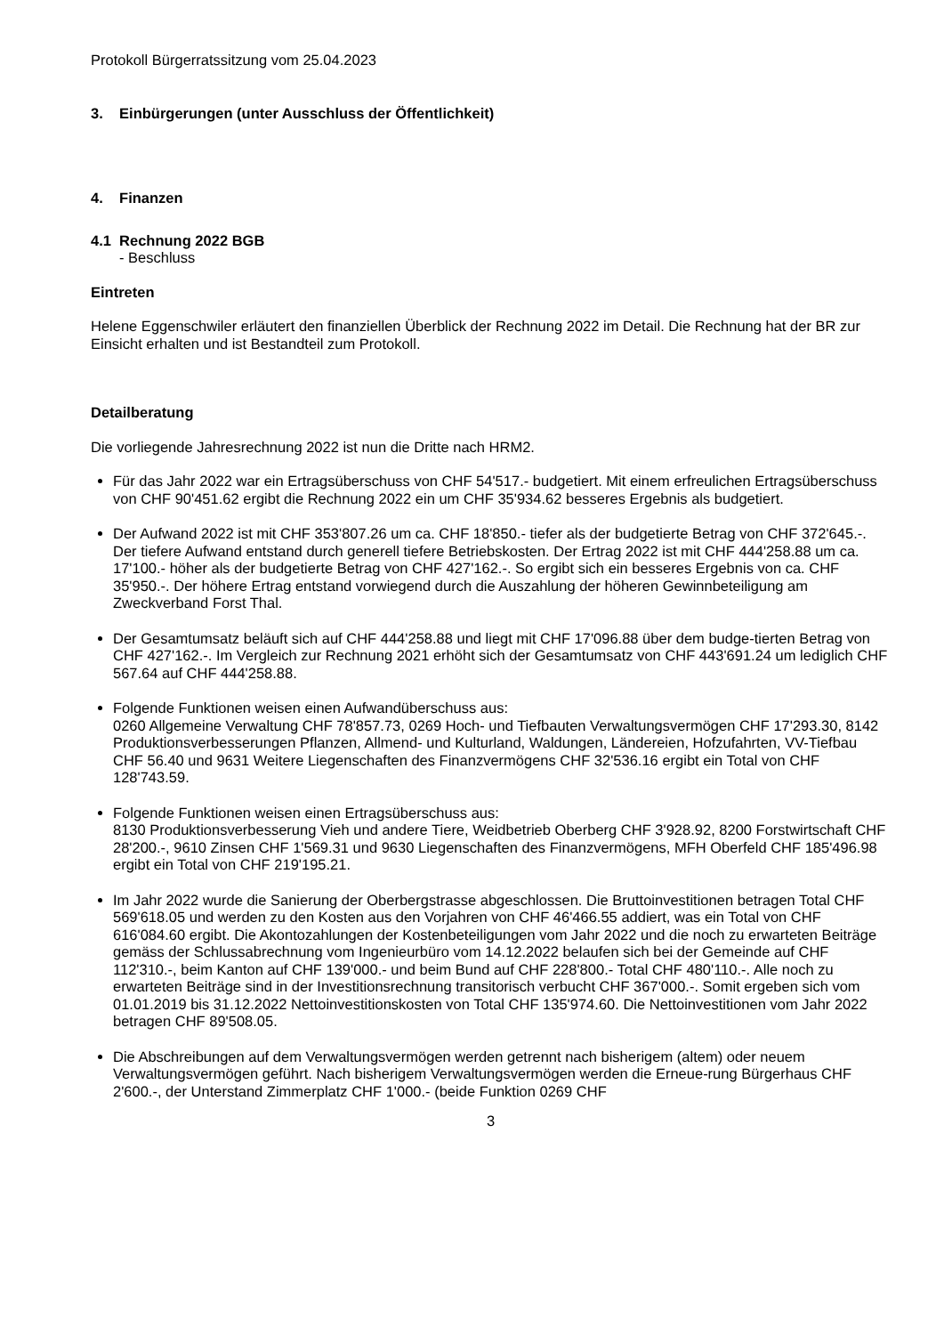Protokoll Bürgerratssitzung vom 25.04.2023
3. Einbürgerungen (unter Ausschluss der Öffentlichkeit)
4. Finanzen
4.1 Rechnung 2022 BGB
- Beschluss
Eintreten
Helene Eggenschwiler erläutert den finanziellen Überblick der Rechnung 2022 im Detail. Die Rechnung hat der BR zur Einsicht erhalten und ist Bestandteil zum Protokoll.
Detailberatung
Die vorliegende Jahresrechnung 2022 ist nun die Dritte nach HRM2.
Für das Jahr 2022 war ein Ertragsüberschuss von CHF 54'517.- budgetiert. Mit einem erfreulichen Ertragsüberschuss von CHF 90'451.62 ergibt die Rechnung 2022 ein um CHF 35'934.62 besseres Ergebnis als budgetiert.
Der Aufwand 2022 ist mit CHF 353'807.26 um ca. CHF 18'850.- tiefer als der budgetierte Betrag von CHF 372'645.-. Der tiefere Aufwand entstand durch generell tiefere Betriebskosten. Der Ertrag 2022 ist mit CHF 444'258.88 um ca. 17'100.- höher als der budgetierte Betrag von CHF 427'162.-. So ergibt sich ein besseres Ergebnis von ca. CHF 35'950.-. Der höhere Ertrag entstand vorwiegend durch die Auszahlung der höheren Gewinnbeteiligung am Zweckverband Forst Thal.
Der Gesamtumsatz beläuft sich auf CHF 444'258.88 und liegt mit CHF 17'096.88 über dem budge-tierten Betrag von CHF 427'162.-. Im Vergleich zur Rechnung 2021 erhöht sich der Gesamtumsatz von CHF 443'691.24 um lediglich CHF 567.64 auf CHF 444'258.88.
Folgende Funktionen weisen einen Aufwandüberschuss aus:
0260 Allgemeine Verwaltung CHF 78'857.73, 0269 Hoch- und Tiefbauten Verwaltungsvermögen CHF 17'293.30, 8142 Produktionsverbesserungen Pflanzen, Allmend- und Kulturland, Waldungen, Ländereien, Hofzufahrten, VV-Tiefbau CHF 56.40 und 9631 Weitere Liegenschaften des Finanzvermögens CHF 32'536.16 ergibt ein Total von CHF 128'743.59.
Folgende Funktionen weisen einen Ertragsüberschuss aus:
8130 Produktionsverbesserung Vieh und andere Tiere, Weidbetrieb Oberberg CHF 3'928.92, 8200 Forstwirtschaft CHF 28'200.-, 9610 Zinsen CHF 1'569.31 und 9630 Liegenschaften des Finanzvermögens, MFH Oberfeld CHF 185'496.98 ergibt ein Total von CHF 219'195.21.
Im Jahr 2022 wurde die Sanierung der Oberbergstrasse abgeschlossen. Die Bruttoinvestitionen betragen Total CHF 569'618.05 und werden zu den Kosten aus den Vorjahren von CHF 46'466.55 addiert, was ein Total von CHF 616'084.60 ergibt. Die Akontozahlungen der Kostenbeteiligungen vom Jahr 2022 und die noch zu erwarteten Beiträge gemäss der Schlussabrechnung vom Ingenieurbüro vom 14.12.2022 belaufen sich bei der Gemeinde auf CHF 112'310.-, beim Kanton auf CHF 139'000.- und beim Bund auf CHF 228'800.- Total CHF 480'110.-. Alle noch zu erwarteten Beiträge sind in der Investitionsrechnung transitorisch verbucht CHF 367'000.-. Somit ergeben sich vom 01.01.2019 bis 31.12.2022 Nettoinvestitionskosten von Total CHF 135'974.60. Die Nettoinvestitionen vom Jahr 2022 betragen CHF 89'508.05.
Die Abschreibungen auf dem Verwaltungsvermögen werden getrennt nach bisherigem (altem) oder neuem Verwaltungsvermögen geführt. Nach bisherigem Verwaltungsvermögen werden die Erneue-rung Bürgerhaus CHF 2'600.-, der Unterstand Zimmerplatz CHF 1'000.- (beide Funktion 0269 CHF
3